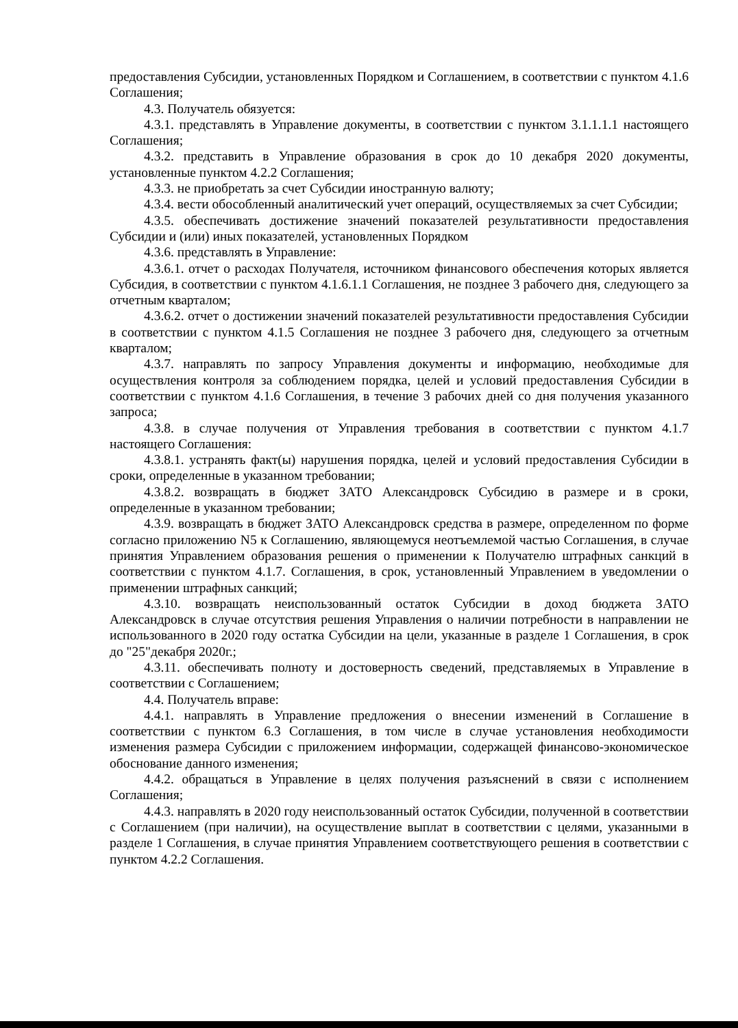предоставления Субсидии, установленных Порядком и Соглашением, в соответствии с пунктом 4.1.6 Соглашения;
4.3. Получатель обязуется:
4.3.1. представлять в Управление документы, в соответствии с пунктом 3.1.1.1.1 настоящего Соглашения;
4.3.2. представить в Управление образования в срок до 10 декабря 2020 документы, установленные пунктом 4.2.2 Соглашения;
4.3.3. не приобретать за счет Субсидии иностранную валюту;
4.3.4. вести обособленный аналитический учет операций, осуществляемых за счет Субсидии;
4.3.5. обеспечивать достижение значений показателей результативности предоставления Субсидии и (или) иных показателей, установленных Порядком
4.3.6. представлять в Управление:
4.3.6.1. отчет о расходах Получателя, источником финансового обеспечения которых является Субсидия, в соответствии с пунктом 4.1.6.1.1 Соглашения, не позднее 3 рабочего дня, следующего за отчетным кварталом;
4.3.6.2. отчет о достижении значений показателей результативности предоставления Субсидии в соответствии с пунктом 4.1.5 Соглашения не позднее 3 рабочего дня, следующего за отчетным кварталом;
4.3.7. направлять по запросу Управления документы и информацию, необходимые для осуществления контроля за соблюдением порядка, целей и условий предоставления Субсидии в соответствии с пунктом 4.1.6 Соглашения, в течение 3 рабочих дней со дня получения указанного запроса;
4.3.8. в случае получения от Управления требования в соответствии с пунктом 4.1.7 настоящего Соглашения:
4.3.8.1. устранять факт(ы) нарушения порядка, целей и условий предоставления Субсидии в сроки, определенные в указанном требовании;
4.3.8.2. возвращать в бюджет ЗАТО Александровск Субсидию в размере и в сроки, определенные в указанном требовании;
4.3.9. возвращать в бюджет ЗАТО Александровск средства в размере, определенном по форме согласно приложению N5 к Соглашению, являющемуся неотъемлемой частью Соглашения, в случае принятия Управлением образования решения о применении к Получателю штрафных санкций в соответствии с пунктом 4.1.7. Соглашения, в срок, установленный Управлением в уведомлении о применении штрафных санкций;
4.3.10. возвращать неиспользованный остаток Субсидии в доход бюджета ЗАТО Александровск в случае отсутствия решения Управления о наличии потребности в направлении не использованного в 2020 году остатка Субсидии на цели, указанные в разделе 1 Соглашения, в срок до "25"декабря 2020г.;
4.3.11. обеспечивать полноту и достоверность сведений, представляемых в Управление в соответствии с Соглашением;
4.4. Получатель вправе:
4.4.1. направлять в Управление предложения о внесении изменений в Соглашение в соответствии с пунктом 6.3 Соглашения, в том числе в случае установления необходимости изменения размера Субсидии с приложением информации, содержащей финансово-экономическое обоснование данного изменения;
4.4.2. обращаться в Управление в целях получения разъяснений в связи с исполнением Соглашения;
4.4.3. направлять в 2020 году неиспользованный остаток Субсидии, полученной в соответствии с Соглашением (при наличии), на осуществление выплат в соответствии с целями, указанными в разделе 1 Соглашения, в случае принятия Управлением соответствующего решения в соответствии с пунктом 4.2.2 Соглашения.